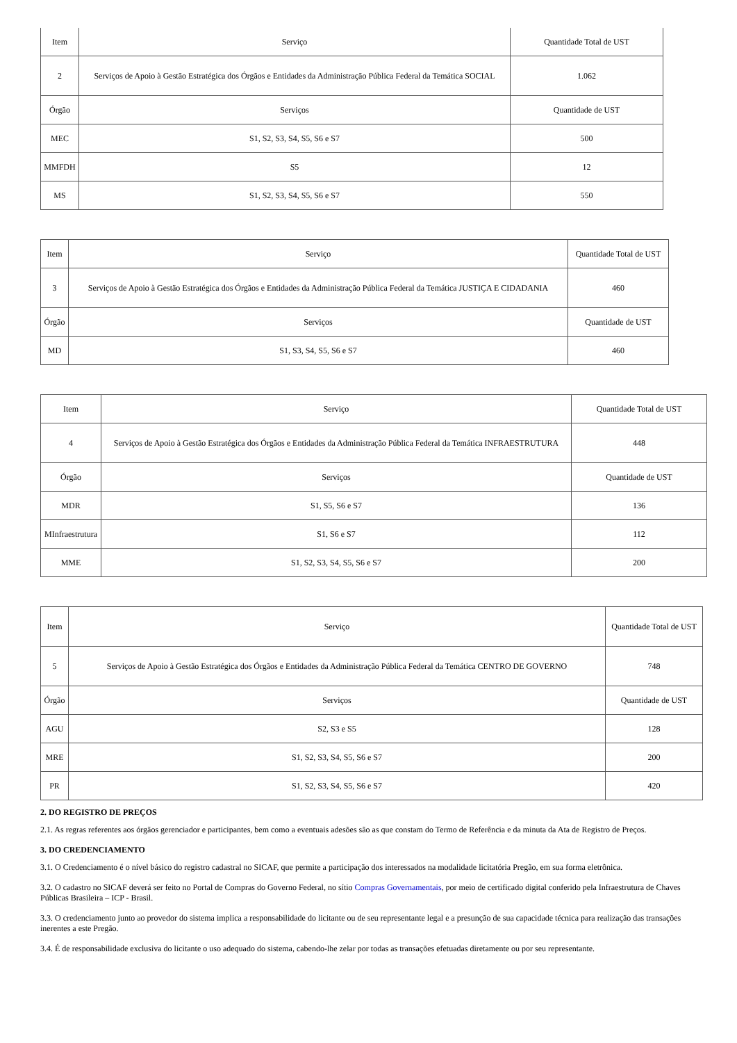| Item | Serviço | Quantidade Total de UST |
| 2 | Serviços de Apoio à Gestão Estratégica dos Órgãos e Entidades da Administração Pública Federal da Temática SOCIAL | 1.062 |
| Órgão | Serviços | Quantidade de UST |
| MEC | S1, S2, S3, S4, S5, S6 e S7 | 500 |
| MMFDH | S5 | 12 |
| MS | S1, S2, S3, S4, S5, S6 e S7 | 550 |
| Item | Serviço | Quantidade Total de UST |
| 3 | Serviços de Apoio à Gestão Estratégica dos Órgãos e Entidades da Administração Pública Federal da Temática JUSTIÇA E CIDADANIA | 460 |
| Órgão | Serviços | Quantidade de UST |
| MD | S1, S3, S4, S5, S6 e S7 | 460 |
| Item | Serviço | Quantidade Total de UST |
| 4 | Serviços de Apoio à Gestão Estratégica dos Órgãos e Entidades da Administração Pública Federal da Temática INFRAESTRUTURA | 448 |
| Órgão | Serviços | Quantidade de UST |
| MDR | S1, S5, S6 e S7 | 136 |
| MInfraestrutura | S1, S6 e S7 | 112 |
| MME | S1, S2, S3, S4, S5, S6 e S7 | 200 |
| Item | Serviço | Quantidade Total de UST |
| 5 | Serviços de Apoio à Gestão Estratégica dos Órgãos e Entidades da Administração Pública Federal da Temática CENTRO DE GOVERNO | 748 |
| Órgão | Serviços | Quantidade de UST |
| AGU | S2, S3 e S5 | 128 |
| MRE | S1, S2, S3, S4, S5, S6 e S7 | 200 |
| PR | S1, S2, S3, S4, S5, S6 e S7 | 420 |
2. DO REGISTRO DE PREÇOS
2.1. As regras referentes aos órgãos gerenciador e participantes, bem como a eventuais adesões são as que constam do Termo de Referência e da minuta da Ata de Registro de Preços.
3. DO CREDENCIAMENTO
3.1. O Credenciamento é o nível básico do registro cadastral no SICAF, que permite a participação dos interessados na modalidade licitatória Pregão, em sua forma eletrônica.
3.2. O cadastro no SICAF deverá ser feito no Portal de Compras do Governo Federal, no sítio Compras Governamentais, por meio de certificado digital conferido pela Infraestrutura de Chaves Públicas Brasileira – ICP - Brasil.
3.3. O credenciamento junto ao provedor do sistema implica a responsabilidade do licitante ou de seu representante legal e a presunção de sua capacidade técnica para realização das transações inerentes a este Pregão.
3.4. É de responsabilidade exclusiva do licitante o uso adequado do sistema, cabendo-lhe zelar por todas as transações efetuadas diretamente ou por seu representante.